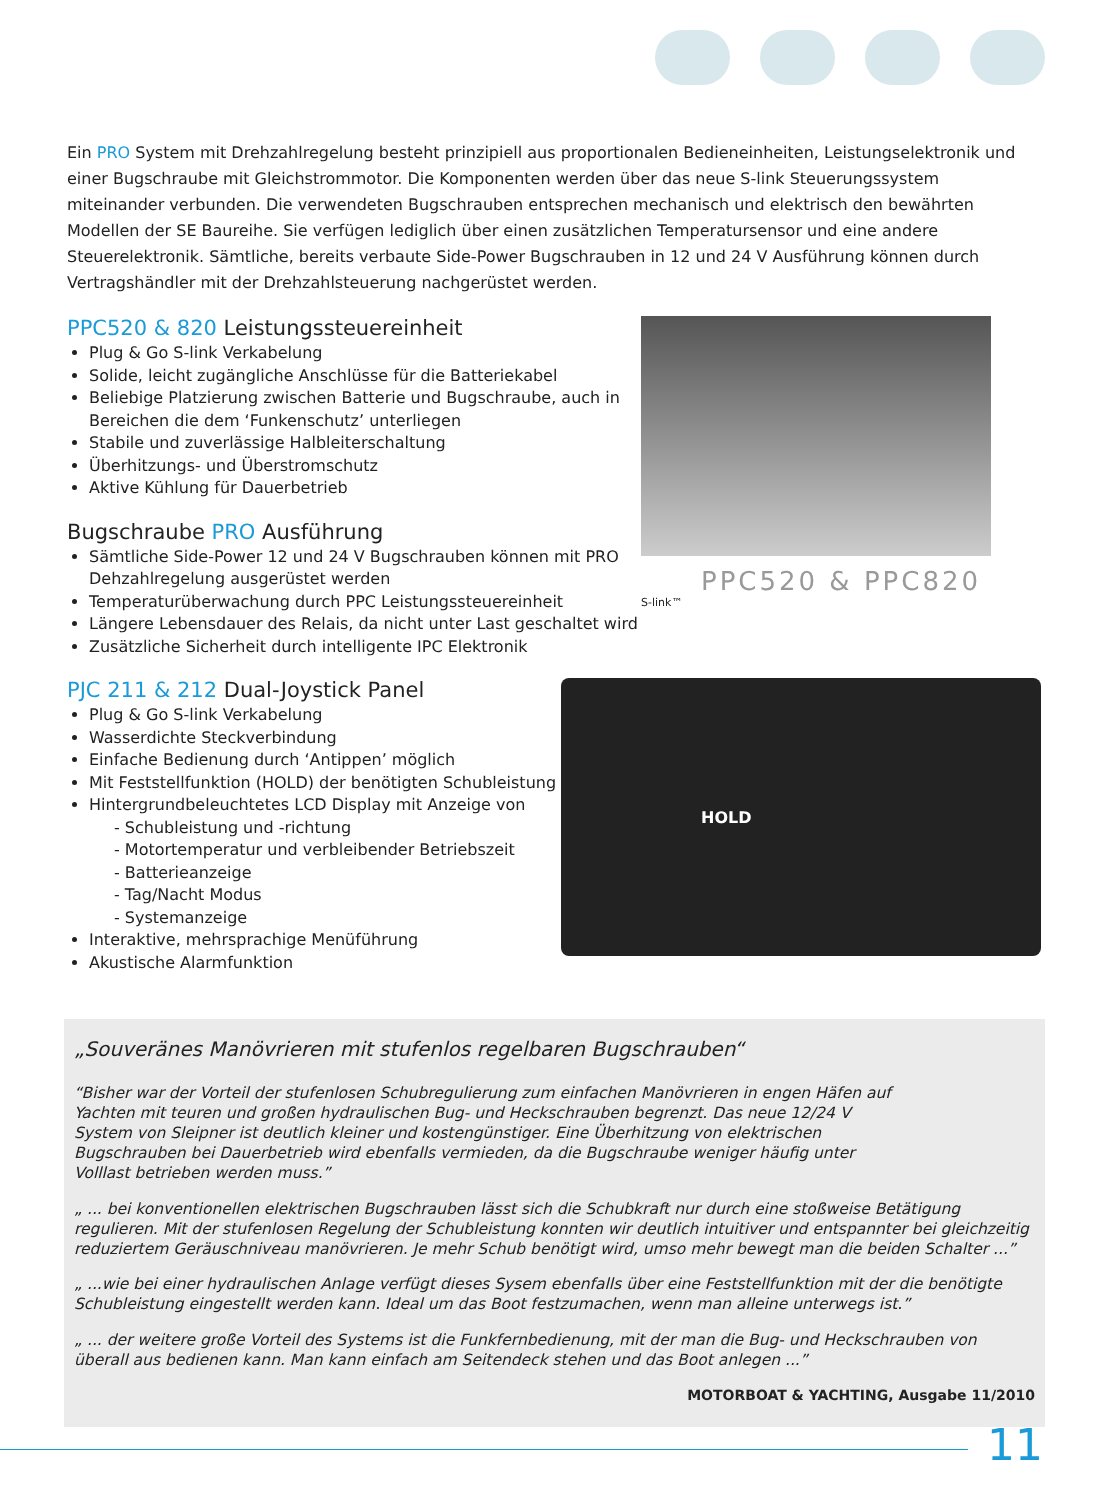Ein PRO System mit Drehzahlregelung besteht prinzipiell aus proportionalen Bedieneinheiten, Leistungselektronik und einer Bugschraube mit Gleichstrommotor. Die Komponenten werden über das neue S-link Steuerungssystem miteinander verbunden. Die verwendeten Bugschrauben entsprechen mechanisch und elektrisch den bewährten Modellen der SE Baureihe. Sie verfügen lediglich über einen zusätzlichen Temperatursensor und eine andere Steuerelektronik. Sämtliche, bereits verbaute Side-Power Bugschrauben in 12 und 24 V Ausführung können durch Vertragshändler mit der Drehzahlsteuerung nachgerüstet werden.
PPC520 & 820 Leistungssteuereinheit
Plug & Go S-link Verkabelung
Solide, leicht zugängliche Anschlüsse für die Batteriekabel
Beliebige Platzierung zwischen Batterie und Bugschraube, auch in Bereichen die dem ‘Funkenschutz’ unterliegen
Stabile und zuverlässige Halbleiterschaltung
Überhitzungs- und Überstromschutz
Aktive Kühlung für Dauerbetrieb
Bugschraube PRO Ausführung
Sämtliche Side-Power 12 und 24 V Bugschrauben können mit PRO Dehzahlregelung ausgerüstet werden
Temperaturüberwachung durch PPC Leistungssteuereinheit
Längere Lebensdauer des Relais, da nicht unter Last geschaltet wird
Zusätzliche Sicherheit durch intelligente IPC Elektronik
PPC520 & PPC820
S-link™
PJC 211 & 212 Dual-Joystick Panel
Plug & Go S-link Verkabelung
Wasserdichte Steckverbindung
Einfache Bedienung durch ‘Antippen’ möglich
Mit Feststellfunktion (HOLD) der benötigten Schubleistung
Hintergrundbeleuchtetes LCD Display mit Anzeige von
- Schubleistung und -richtung
- Motortemperatur und verbleibender Betriebszeit
- Batterieanzeige
- Tag/Nacht Modus
- Systemanzeige
Interaktive, mehrsprachige Menüführung
Akustische Alarmfunktion
HOLD
„Souveränes Manövrieren mit stufenlos regelbaren Bugschrauben“
“Bisher war der Vorteil der stufenlosen Schubregulierung zum einfachen Manövrieren in engen Häfen auf Yachten mit teuren und großen hydraulischen Bug- und Heckschrauben begrenzt. Das neue 12/24 V System von Sleipner ist deutlich kleiner und kostengünstiger. Eine Überhitzung von elektrischen Bugschrauben bei Dauerbetrieb wird ebenfalls vermieden, da die Bugschraube weniger häufig unter Volllast betrieben werden muss.”
„ ... bei konventionellen elektrischen Bugschrauben lässt sich die Schubkraft nur durch eine stoßweise Betätigung regulieren. Mit der stufenlosen Regelung der Schubleistung konnten wir deutlich intuitiver und entspannter bei gleichzeitig reduziertem Geräuschniveau manövrieren. Je mehr Schub benötigt wird, umso mehr bewegt man die beiden Schalter ...”
„ ...wie bei einer hydraulischen Anlage verfügt dieses Sysem ebenfalls über eine Feststellfunktion mit der die benötigte Schubleistung eingestellt werden kann. Ideal um das Boot festzumachen, wenn man alleine unterwegs ist.”
„ ... der weitere große Vorteil des Systems ist die Funkfernbedienung, mit der man die Bug- und Heckschrauben von überall aus bedienen kann. Man kann einfach am Seitendeck stehen und das Boot anlegen ...”
MOTORBOAT & YACHTING, Ausgabe 11/2010
11